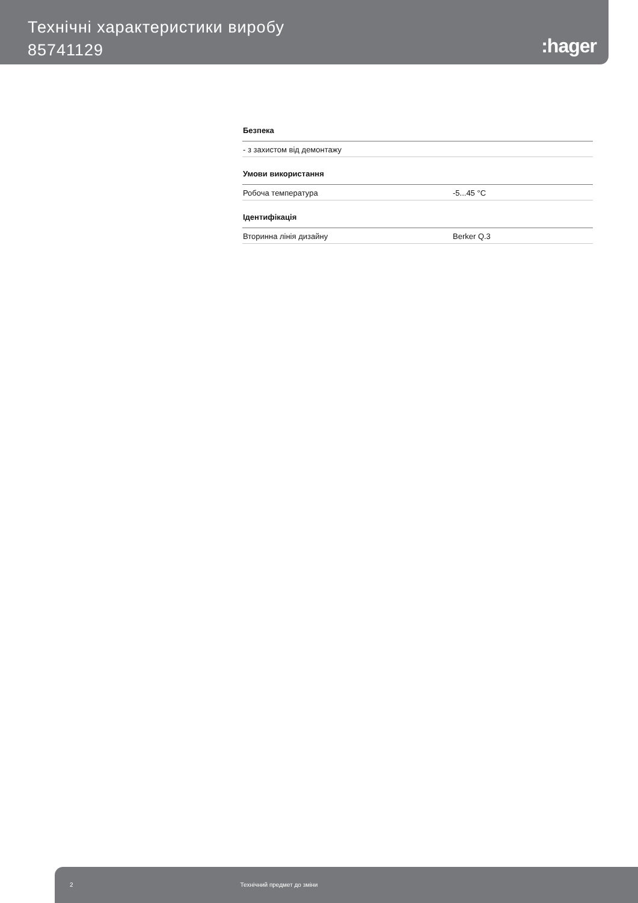Технічні характеристики виробу
85741129
:hager
| Безпека | |
| - з захистом від демонтажу | |
| Умови використання | |
| Робоча температура | -5...45 °C |
| Ідентифікація | |
| Вторинна лінія дизайну | Berker Q.3 |
2 Технічний предмет до зміни